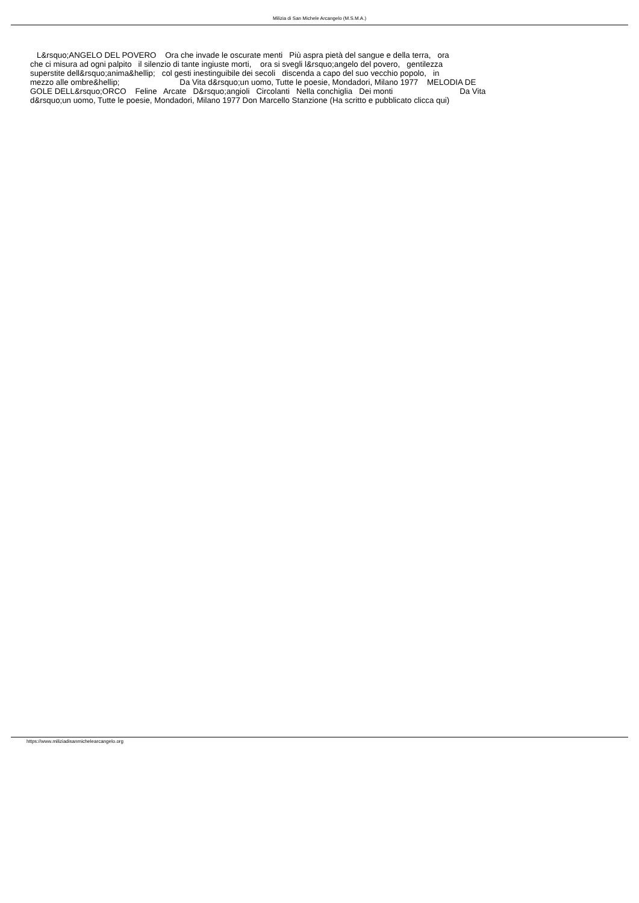Milizia di San Michele Arcangelo (M.S.M.A.)
L&rsquo;ANGELO DEL POVERO Ora che invade le oscurate menti Più aspra pietà del sangue e della terra, ora che ci misura ad ogni palpito il silenzio di tante ingiuste morti, ora si svegli l&rsquo;angelo del povero, gentilezza superstite dell&rsquo;anima&hellip; col gesti inestinguibile dei secoli discenda a capo del suo vecchio popolo, in mezzo alle ombre&hellip; Da Vita d&rsquo;un uomo, Tutte le poesie, Mondadori, Milano 1977 MELODIA DE GOLE DELL&rsquo;ORCO Feline Arcate D&rsquo;angioli Circolanti Nella conchiglia Dei monti Da Vita d&rsquo;un uomo, Tutte le poesie, Mondadori, Milano 1977 Don Marcello Stanzione (Ha scritto e pubblicato clicca qui)
https://www.miliziadisanmichelearcangelo.org